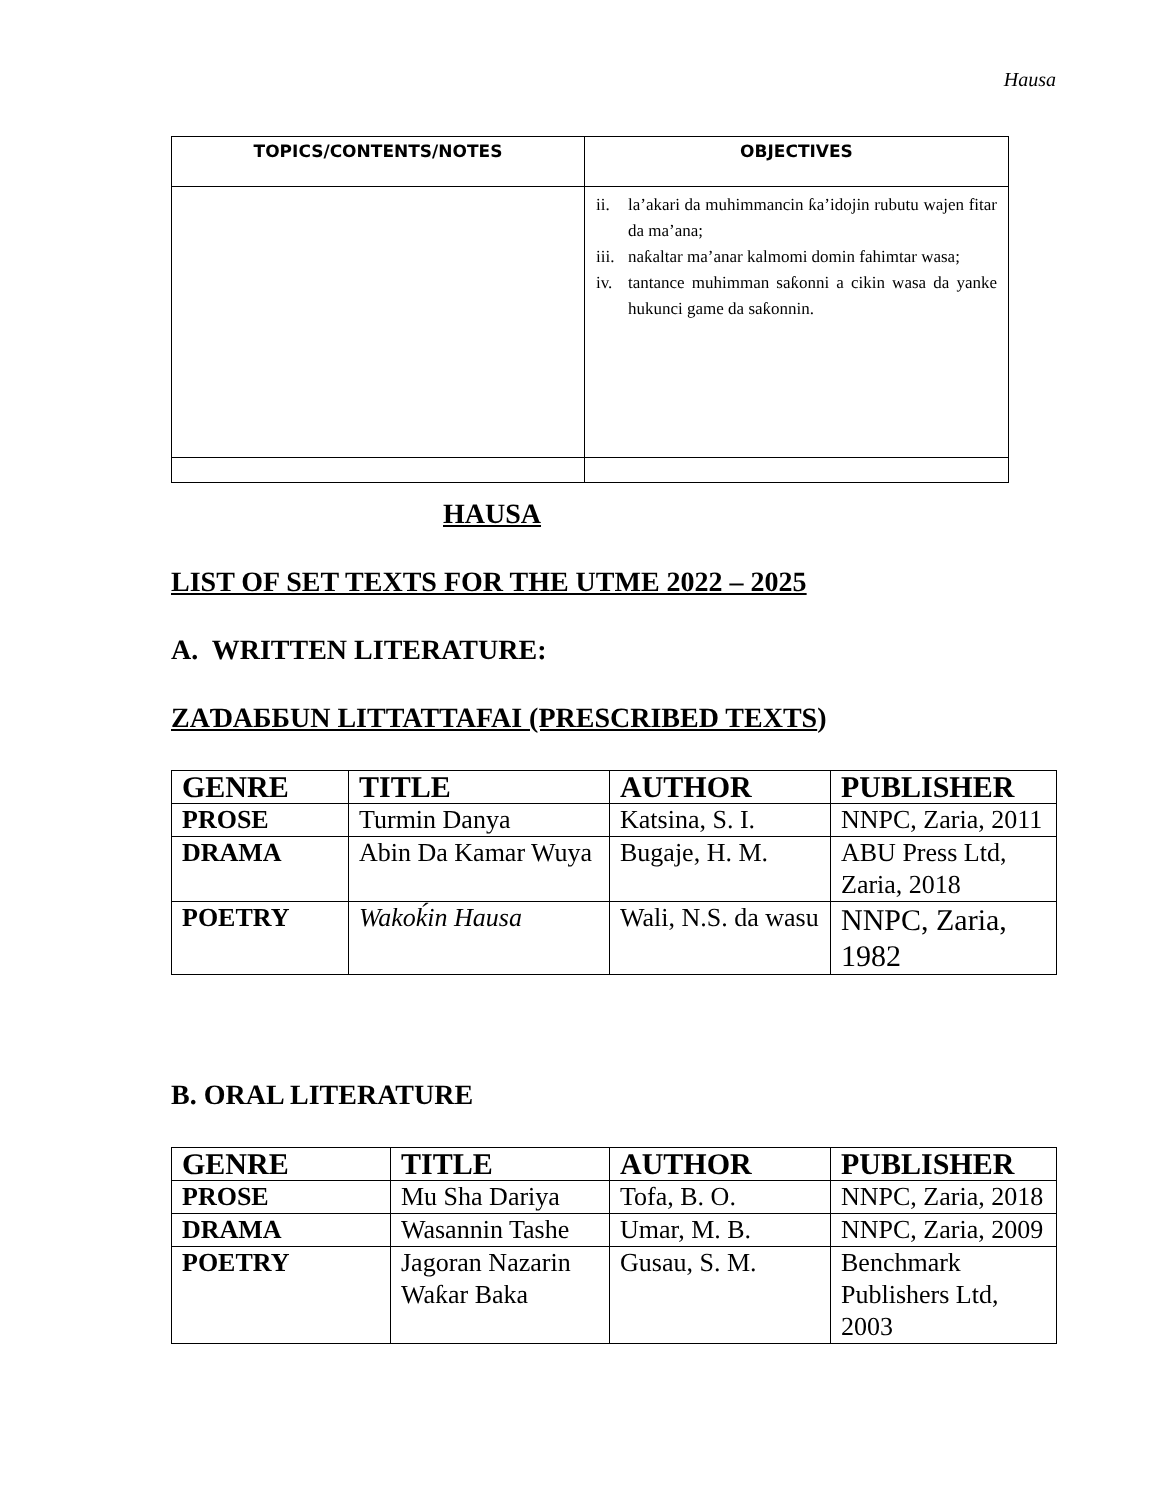Hausa
| TOPICS/CONTENTS/NOTES | OBJECTIVES |
| --- | --- |
| | ii. la’akari da muhimmancin ƙa’idojin rubutu wajen fitar da ma’ana; iii. naƙaltar ma’anar kalmomi domin fahimtar wasa; iv. tantance muhimman saƙonni a cikin wasa da yanke hukunci game da saƙonnin. |
HAUSA
LIST OF SET TEXTS FOR THE UTME 2022 – 2025
A. WRITTEN LITERATURE:
ZAƊAƂƂUN LITTATTAFAI (PRESCRIBED TEXTS)
| GENRE | TITLE | AUTHOR | PUBLISHER |
| PROSE | Turmin Danya | Katsina, S. I. | NNPC, Zaria, 2011 |
| DRAMA | Abin Da Kamar Wuya | Bugaje, H. M. | ABU Press Ltd, Zaria, 2018 |
| POETRY | Wakoḱin Hausa | Wali, N.S. da wasu | NNPC, Zaria, 1982 |
B. ORAL LITERATURE
| GENRE | TITLE | AUTHOR | PUBLISHER |
| PROSE | Mu Sha Dariya | Tofa, B. O. | NNPC, Zaria, 2018 |
| DRAMA | Wasannin Tashe | Umar, M. B. | NNPC, Zaria, 2009 |
| POETRY | Jagoran Nazarin Waƙar Baka | Gusau, S. M. | Benchmark Publishers Ltd, 2003 |